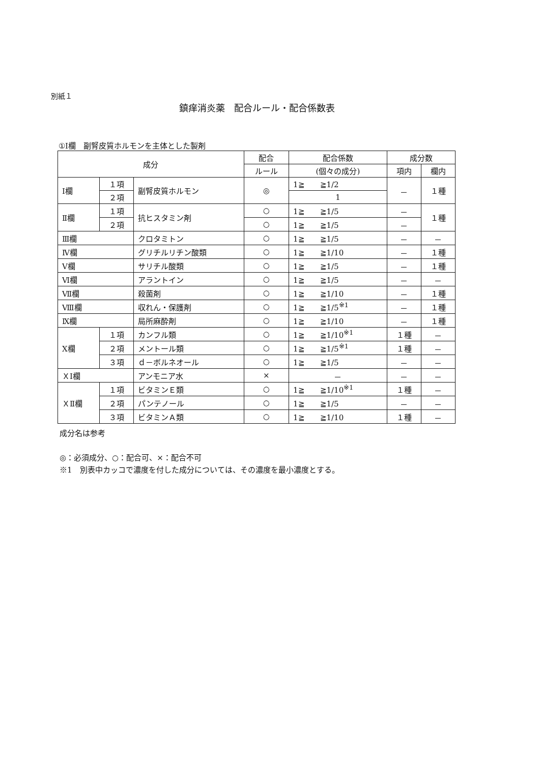別紙１
鎮痒消炎薬　配合ルール・配合係数表
①Ⅰ欄　副腎皮質ホルモンを主体とした製剤
| 成分 | | | 配合 | 配合係数 | 成分数 | |
| --- | --- | --- | --- | --- | --- | --- |
| | | | ルール | (個々の成分) | 項内 | 欄内 |
| Ⅰ欄 | １項 | 副腎皮質ホルモン | ◎ | 1≧ ≧1/2 | － | １種 |
| | ２項 | | | 1 | | |
| Ⅱ欄 | １項 | 抗ヒスタミン剤 | ○ | 1≧ ≧1/5 | － | １種 |
| | ２項 | | ○ | 1≧ ≧1/5 | － | |
| Ⅲ欄 | | クロタミトン | ○ | 1≧ ≧1/5 | － | － |
| Ⅳ欄 | | グリチルリチン酸類 | ○ | 1≧ ≧1/10 | － | １種 |
| Ⅴ欄 | | サリチル酸類 | ○ | 1≧ ≧1/5 | － | １種 |
| Ⅵ欄 | | アラントイン | ○ | 1≧ ≧1/5 | － | － |
| Ⅶ欄 | | 殺菌剤 | ○ | 1≧ ≧1/10 | － | １種 |
| Ⅷ欄 | | 収れん・保護剤 | ○ | 1≧ ≧1/5<sup>※1</sup> | － | １種 |
| Ⅸ欄 | | 局所麻酔剤 | ○ | 1≧ ≧1/10 | － | １種 |
| Ⅹ欄 | １項 | カンフル類 | ○ | 1≧ ≧1/10<sup>※1</sup> | １種 | － |
| | ２項 | メントール類 | ○ | 1≧ ≧1/5<sup>※1</sup> | １種 | － |
| | ３項 | ｄ－ボルネオール | ○ | 1≧ ≧1/5 | － | － |
| ＸⅠ欄 | | アンモニア水 | × | － | － | － |
| ＸⅡ欄 | １項 | ビタミンＥ類 | ○ | 1≧ ≧1/10<sup>※1</sup> | １種 | － |
| | ２項 | パンテノール | ○ | 1≧ ≧1/5 | － | － |
| | ３項 | ビタミンＡ類 | ○ | 1≧ ≧1/10 | １種 | － |
成分名は参考
◎：必須成分、○：配合可、×：配合不可
※1　別表中カッコで濃度を付した成分については、その濃度を最小濃度とする。